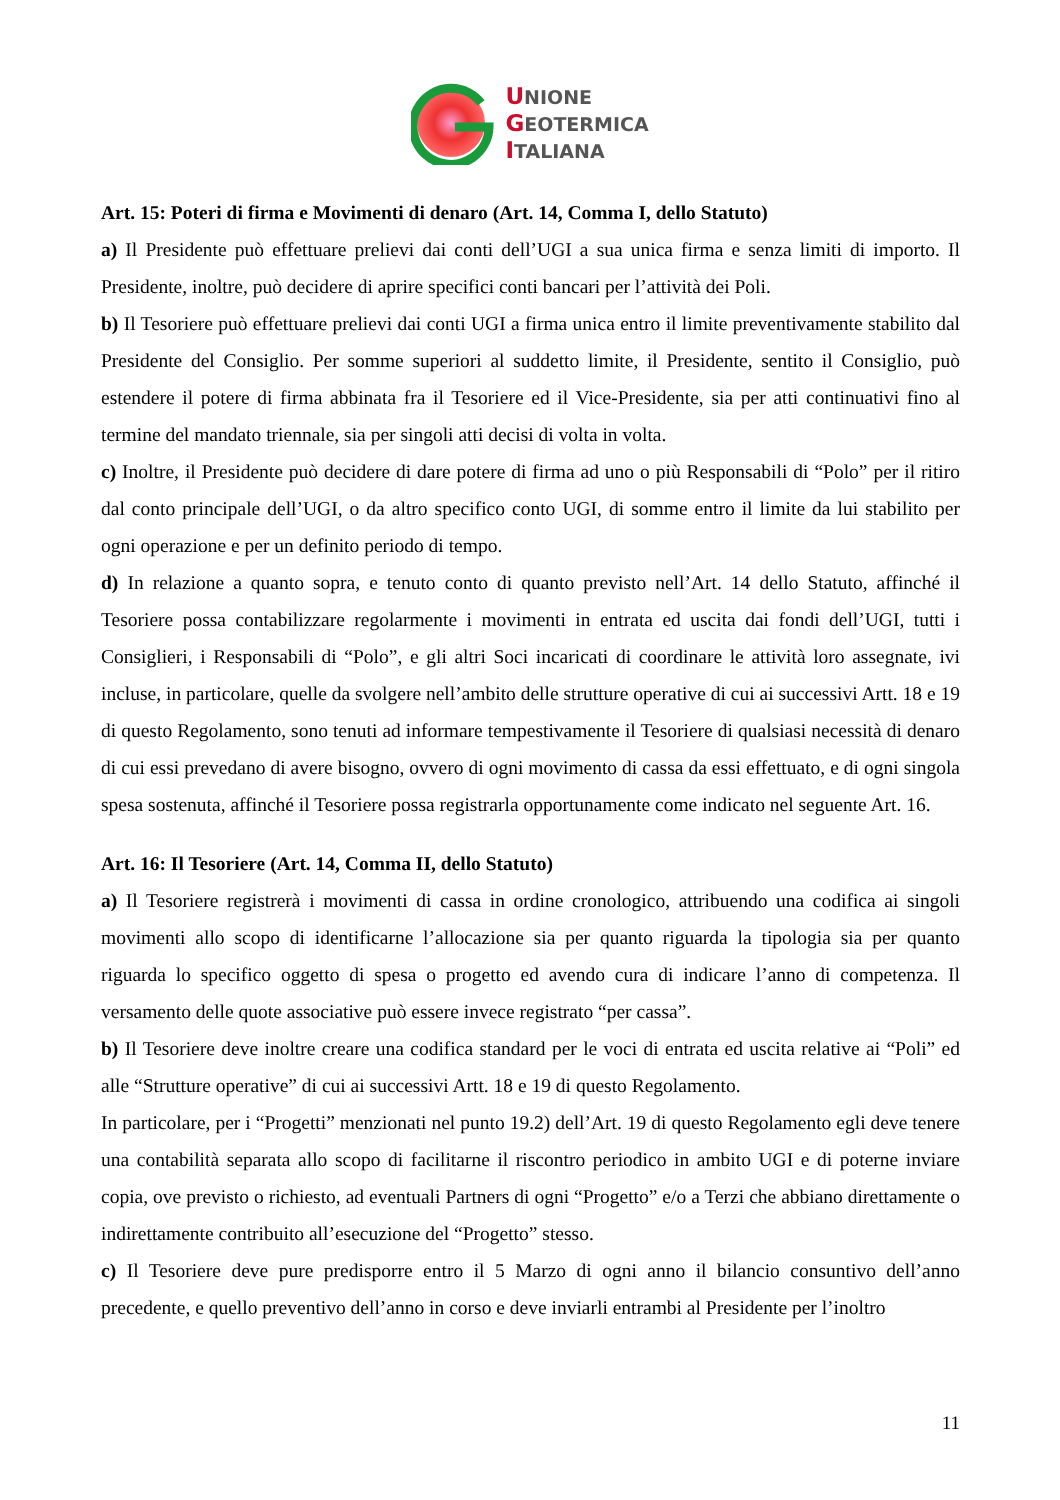UNIONE
GEOTERMICA
ITALIANA
Art. 15: Poteri di firma e Movimenti di denaro (Art. 14, Comma I, dello Statuto)
a) Il Presidente può effettuare prelievi dai conti dell’UGI a sua unica firma e senza limiti di importo. Il Presidente, inoltre, può decidere di aprire specifici conti bancari per l’attività dei Poli.
b) Il Tesoriere può effettuare prelievi dai conti UGI a firma unica entro il limite preventivamente stabilito dal Presidente del Consiglio. Per somme superiori al suddetto limite, il Presidente, sentito il Consiglio, può estendere il potere di firma abbinata fra il Tesoriere ed il Vice-Presidente, sia per atti continuativi fino al termine del mandato triennale, sia per singoli atti decisi di volta in volta.
c) Inoltre, il Presidente può decidere di dare potere di firma ad uno o più Responsabili di “Polo” per il ritiro dal conto principale dell’UGI, o da altro specifico conto UGI, di somme entro il limite da lui stabilito per ogni operazione e per un definito periodo di tempo.
d) In relazione a quanto sopra, e tenuto conto di quanto previsto nell’Art. 14 dello Statuto, affinché il Tesoriere possa contabilizzare regolarmente i movimenti in entrata ed uscita dai fondi dell’UGI, tutti i Consiglieri, i Responsabili di “Polo”, e gli altri Soci incaricati di coordinare le attività loro assegnate, ivi incluse, in particolare, quelle da svolgere nell’ambito delle strutture operative di cui ai successivi Artt. 18 e 19 di questo Regolamento, sono tenuti ad informare tempestivamente il Tesoriere di qualsiasi necessità di denaro di cui essi prevedano di avere bisogno, ovvero di ogni movimento di cassa da essi effettuato, e di ogni singola spesa sostenuta, affinché il Tesoriere possa registrarla opportunamente come indicato nel seguente Art. 16.
Art. 16: Il Tesoriere (Art. 14, Comma II, dello Statuto)
a) Il Tesoriere registrerà i movimenti di cassa in ordine cronologico, attribuendo una codifica ai singoli movimenti allo scopo di identificarne l’allocazione sia per quanto riguarda la tipologia sia per quanto riguarda lo specifico oggetto di spesa o progetto ed avendo cura di indicare l’anno di competenza. Il versamento delle quote associative può essere invece registrato “per cassa”.
b) Il Tesoriere deve inoltre creare una codifica standard per le voci di entrata ed uscita relative ai “Poli” ed alle “Strutture operative” di cui ai successivi Artt. 18 e 19 di questo Regolamento.
In particolare, per i “Progetti” menzionati nel punto 19.2) dell’Art. 19 di questo Regolamento egli deve tenere una contabilità separata allo scopo di facilitarne il riscontro periodico in ambito UGI e di poterne inviare copia, ove previsto o richiesto, ad eventuali Partners di ogni “Progetto” e/o a Terzi che abbiano direttamente o indirettamente contribuito all’esecuzione del “Progetto” stesso.
c) Il Tesoriere deve pure predisporre entro il 5 Marzo di ogni anno il bilancio consuntivo dell’anno precedente, e quello preventivo dell’anno in corso e deve inviarli entrambi al Presidente per l’inoltro
11